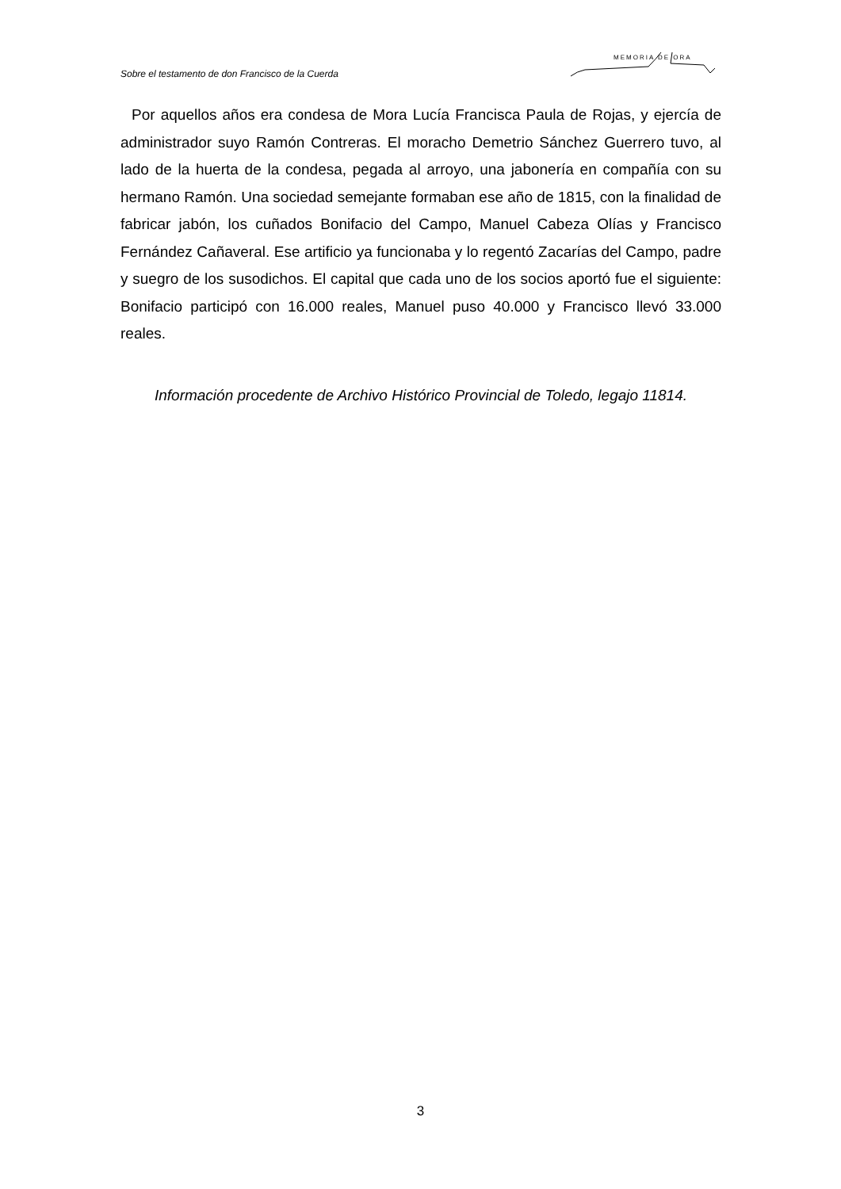Sobre el testamento de don Francisco de la Cuerda
MEMORIA DE ORA
Por aquellos años era condesa de Mora Lucía Francisca Paula de Rojas, y ejercía de administrador suyo Ramón Contreras. El moracho Demetrio Sánchez Guerrero tuvo, al lado de la huerta de la condesa, pegada al arroyo, una jabonería en compañía con su hermano Ramón. Una sociedad semejante formaban ese año de 1815, con la finalidad de fabricar jabón, los cuñados Bonifacio del Campo, Manuel Cabeza Olías y Francisco Fernández Cañaveral. Ese artificio ya funcionaba y lo regentó Zacarías del Campo, padre y suegro de los susodichos. El capital que cada uno de los socios aportó fue el siguiente: Bonifacio participó con 16.000 reales, Manuel puso 40.000 y Francisco llevó 33.000 reales.
Información procedente de Archivo Histórico Provincial de Toledo, legajo 11814.
3